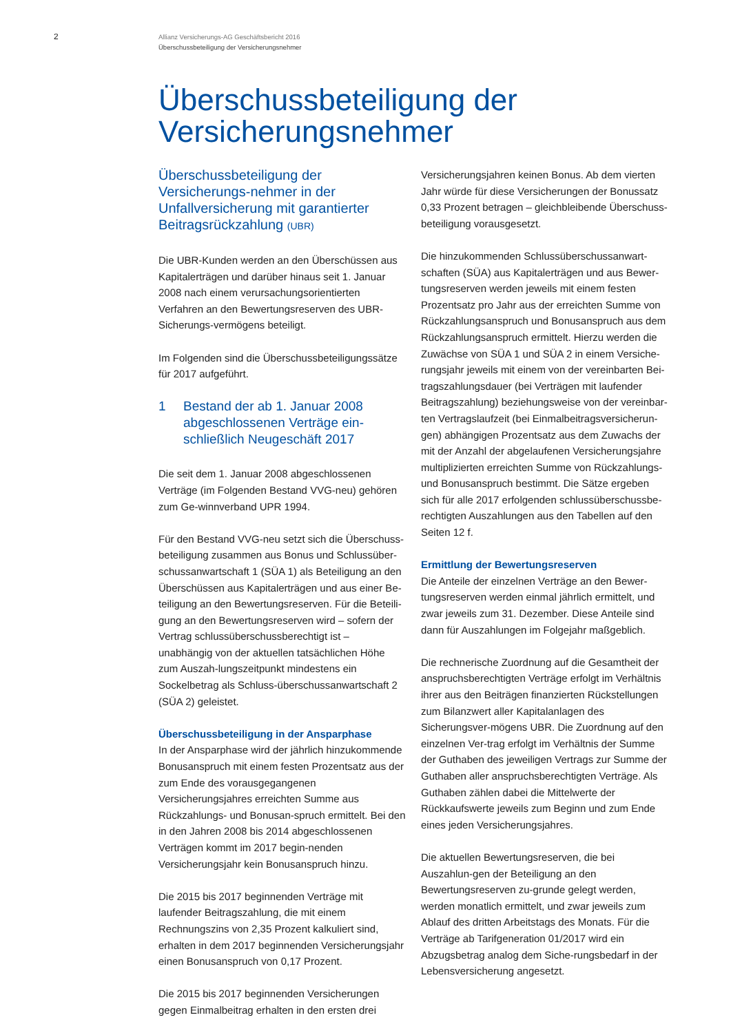2
Allianz Versicherungs-AG Geschäftsbericht 2016
Überschussbeteiligung der Versicherungsnehmer
Überschussbeteiligung der
Versicherungsnehmer
Überschussbeteiligung der Versicherungs-nehmer in der Unfallversicherung mit garantierter Beitragsrückzahlung (UBR)
Die UBR-Kunden werden an den Überschüssen aus Kapitalerträgen und darüber hinaus seit 1. Januar 2008 nach einem verursachungsorientierten Verfahren an den Bewertungsreserven des UBR-Sicherungs-vermögens beteiligt.
Im Folgenden sind die Überschussbeteiligungssätze für 2017 aufgeführt.
1 Bestand der ab 1. Januar 2008 abgeschlossenen Verträge ein-schließlich Neugeschäft 2017
Die seit dem 1. Januar 2008 abgeschlossenen Verträge (im Folgenden Bestand VVG-neu) gehören zum Ge-winnverband UPR 1994.
Für den Bestand VVG-neu setzt sich die Überschuss-beteiligung zusammen aus Bonus und Schlussüber-schussanwartschaft 1 (SÜA 1) als Beteiligung an den Überschüssen aus Kapitalerträgen und aus einer Be-teiligung an den Bewertungsreserven. Für die Beteili-gung an den Bewertungsreserven wird – sofern der Vertrag schlussüberschussberechtigt ist – unabhängig von der aktuellen tatsächlichen Höhe zum Auszah-lungszeitpunkt mindestens ein Sockelbetrag als Schluss-überschussanwartschaft 2 (SÜA 2) geleistet.
Überschussbeteiligung in der Ansparphase
In der Ansparphase wird der jährlich hinzukommende Bonusanspruch mit einem festen Prozentsatz aus der zum Ende des vorausgegangenen Versicherungsjahres erreichten Summe aus Rückzahlungs- und Bonusan-spruch ermittelt. Bei den in den Jahren 2008 bis 2014 abgeschlossenen Verträgen kommt im 2017 begin-nenden Versicherungsjahr kein Bonusanspruch hinzu.
Die 2015 bis 2017 beginnenden Verträge mit laufender Beitragszahlung, die mit einem Rechnungszins von 2,35 Prozent kalkuliert sind, erhalten in dem 2017 beginnenden Versicherungsjahr einen Bonusanspruch von 0,17 Prozent.
Die 2015 bis 2017 beginnenden Versicherungen gegen Einmalbeitrag erhalten in den ersten drei
Versicherungsjahren keinen Bonus. Ab dem vierten Jahr würde für diese Versicherungen der Bonussatz 0,33 Prozent betragen – gleichbleibende Überschuss-beteiligung vorausgesetzt.
Die hinzukommenden Schlussüberschussanwart-schaften (SÜA) aus Kapitalerträgen und aus Bewer-tungsreserven werden jeweils mit einem festen Prozentsatz pro Jahr aus der erreichten Summe von Rückzahlungsanspruch und Bonusanspruch aus dem Rückzahlungsanspruch ermittelt. Hierzu werden die Zuwächse von SÜA 1 und SÜA 2 in einem Versiche-rungsjahr jeweils mit einem von der vereinbarten Bei-tragszahlungsdauer (bei Verträgen mit laufender Beitragszahlung) beziehungsweise von der vereinbar-ten Vertragslaufzeit (bei Einmalbeitragsversicherun-gen) abhängigen Prozentsatz aus dem Zuwachs der mit der Anzahl der abgelaufenen Versicherungsjahre multiplizierten erreichten Summe von Rückzahlungs-und Bonusanspruch bestimmt. Die Sätze ergeben sich für alle 2017 erfolgenden schlussüberschussbe-rechtigten Auszahlungen aus den Tabellen auf den Seiten 12 f.
Ermittlung der Bewertungsreserven
Die Anteile der einzelnen Verträge an den Bewer-tungsreserven werden einmal jährlich ermittelt, und zwar jeweils zum 31. Dezember. Diese Anteile sind dann für Auszahlungen im Folgejahr maßgeblich.
Die rechnerische Zuordnung auf die Gesamtheit der anspruchsberechtigten Verträge erfolgt im Verhältnis ihrer aus den Beiträgen finanzierten Rückstellungen zum Bilanzwert aller Kapitalanlagen des Sicherungsver-mögens UBR. Die Zuordnung auf den einzelnen Ver-trag erfolgt im Verhältnis der Summe der Guthaben des jeweiligen Vertrags zur Summe der Guthaben aller anspruchsberechtigten Verträge. Als Guthaben zählen dabei die Mittelwerte der Rückkaufswerte jeweils zum Beginn und zum Ende eines jeden Versicherungsjahres.
Die aktuellen Bewertungsreserven, die bei Auszahlun-gen der Beteiligung an den Bewertungsreserven zu-grunde gelegt werden, werden monatlich ermittelt, und zwar jeweils zum Ablauf des dritten Arbeitstags des Monats. Für die Verträge ab Tarifgeneration 01/2017 wird ein Abzugsbetrag analog dem Siche-rungsbedarf in der Lebensversicherung angesetzt.